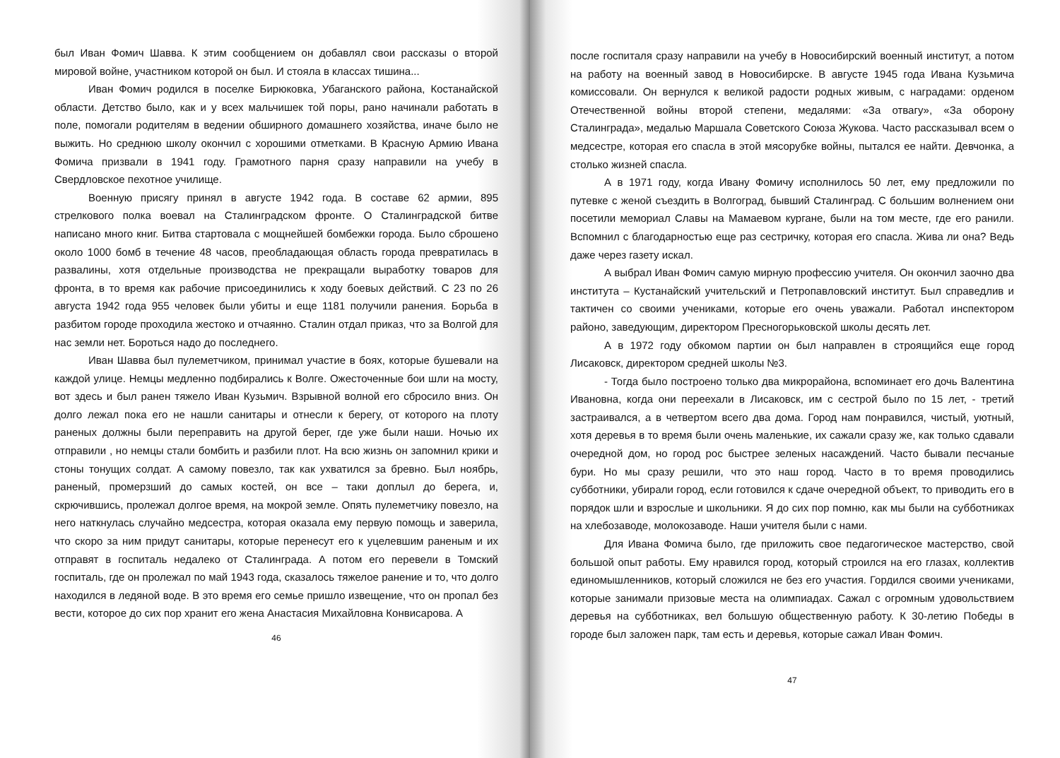был Иван Фомич Шавва. К этим сообщением он добавлял свои рассказы о второй мировой войне, участником которой он был. И стояла в классах тишина...
Иван Фомич родился в поселке Бирюковка, Убаганского района, Костанайской области. Детство было, как и у всех мальчишек той поры, рано начинали работать в поле, помогали родителям в ведении обширного домашнего хозяйства, иначе было не выжить. Но среднюю школу окончил с хорошими отметками. В Красную Армию Ивана Фомича призвали в 1941 году. Грамотного парня сразу направили на учебу в Свердловское пехотное училище.
Военную присягу принял в августе 1942 года. В составе 62 армии, 895 стрелкового полка воевал на Сталинградском фронте. О Сталинградской битве написано много книг. Битва стартовала с мощнейшей бомбежки города. Было сброшено около 1000 бомб в течение 48 часов, преобладающая область города превратилась в развалины, хотя отдельные производства не прекращали выработку товаров для фронта, в то время как рабочие присоединились к ходу боевых действий. С 23 по 26 августа 1942 года 955 человек были убиты и еще 1181 получили ранения. Борьба в разбитом городе проходила жестоко и отчаянно. Сталин отдал приказ, что за Волгой для нас земли нет. Бороться надо до последнего.
Иван Шавва был пулеметчиком, принимал участие в боях, которые бушевали на каждой улице. Немцы медленно подбирались к Волге. Ожесточенные бои шли на мосту, вот здесь и был ранен тяжело Иван Кузьмич. Взрывной волной его сбросило вниз. Он долго лежал пока его не нашли санитары и отнесли к берегу, от которого на плоту раненых должны были переправить на другой берег, где уже были наши. Ночью их отправили , но немцы стали бомбить и разбили плот. На всю жизнь он запомнил крики и стоны тонущих солдат. А самому повезло, так как ухватился за бревно. Был ноябрь, раненый, промерзший до самых костей, он все – таки доплыл до берега, и, скрючившись, пролежал долгое время, на мокрой земле. Опять пулеметчику повезло, на него наткнулась случайно медсестра, которая оказала ему первую помощь и заверила, что скоро за ним придут санитары, которые перенесут его к уцелевшим раненым и их отправят в госпиталь недалеко от Сталинграда. А потом его перевели в Томский госпиталь, где он пролежал по май 1943 года, сказалось тяжелое ранение и то, что долго находился в ледяной воде. В это время его семье пришло извещение, что он пропал без вести, которое до сих пор хранит его жена Анастасия Михайловна Конвисарова. А
46
после госпиталя сразу направили на учебу в Новосибирский военный институт, а потом на работу на военный завод в Новосибирске. В августе 1945 года Ивана Кузьмича комиссовали. Он вернулся к великой радости родных живым, с наградами: орденом Отечественной войны второй степени, медалями: «За отвагу», «За оборону Сталинграда», медалью Маршала Советского Союза Жукова. Часто рассказывал всем о медсестре, которая его спасла в этой мясорубке войны, пытался ее найти. Девчонка, а столько жизней спасла.
А в 1971 году, когда Ивану Фомичу исполнилось 50 лет, ему предложили по путевке с женой съездить в Волгоград, бывший Сталинград. С большим волнением они посетили мемориал Славы на Мамаевом кургане, были на том месте, где его ранили. Вспомнил с благодарностью еще раз сестричку, которая его спасла. Жива ли она? Ведь даже через газету искал.
А выбрал Иван Фомич самую мирную профессию учителя. Он окончил заочно два института – Кустанайский учительский и Петропавловский институт. Был справедлив и тактичен со своими учениками, которые его очень уважали. Работал инспектором районо, заведующим, директором Пресногорьковской школы десять лет.
А в 1972 году обкомом партии он был направлен в строящийся еще город Лисаковск, директором средней школы №3.
- Тогда было построено только два микрорайона, вспоминает его дочь Валентина Ивановна, когда они переехали в Лисаковск, им с сестрой было по 15 лет, - третий застраивался, а в четвертом всего два дома. Город нам понравился, чистый, уютный, хотя деревья в то время были очень маленькие, их сажали сразу же, как только сдавали очередной дом, но город рос быстрее зеленых насаждений. Часто бывали песчаные бури. Но мы сразу решили, что это наш город. Часто в то время проводились субботники, убирали город, если готовился к сдаче очередной объект, то приводить его в порядок шли и взрослые и школьники. Я до сих пор помню, как мы были на субботниках на хлебозаводе, молокозаводе. Наши учителя были с нами.
Для Ивана Фомича было, где приложить свое педагогическое мастерство, свой большой опыт работы. Ему нравился город, который строился на его глазах, коллектив единомышленников, который сложился не без его участия. Гордился своими учениками, которые занимали призовые места на олимпиадах. Сажал с огромным удовольствием деревья на субботниках, вел большую общественную работу. К 30-летию Победы в городе был заложен парк, там есть и деревья, которые сажал Иван Фомич.
47